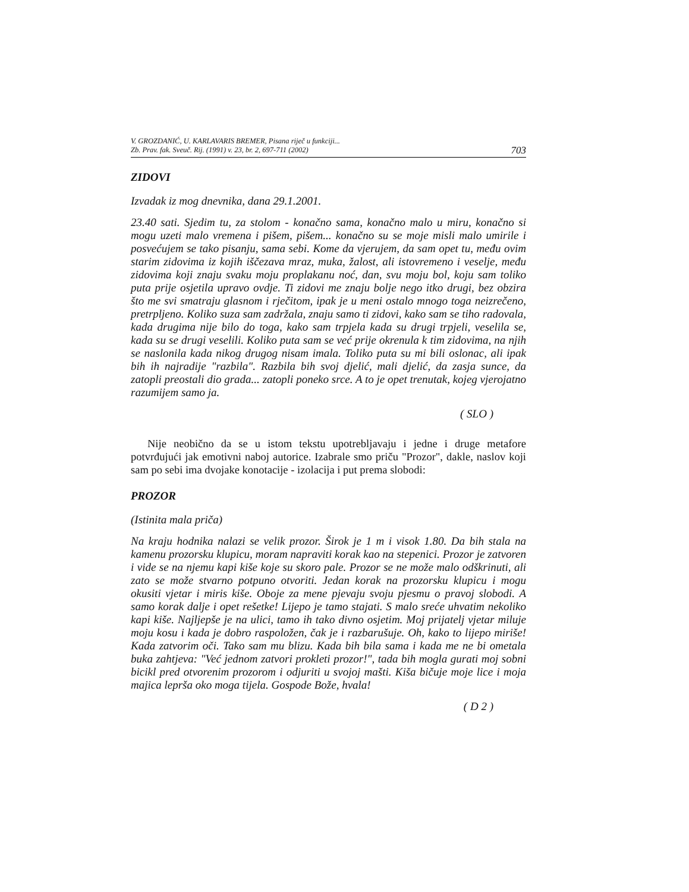V. GROZDANIĆ, U. KARLAVARIS BREMER, Pisana riječ u funkciji...
Zb. Prav. fak. Sveuč. Rij. (1991) v. 23, br. 2, 697-711 (2002)
703
ZIDOVI
Izvadak iz mog dnevnika, dana 29.1.2001.
23.40 sati. Sjedim tu, za stolom - konačno sama, konačno malo u miru, konačno si mogu uzeti malo vremena i pišem, pišem... konačno su se moje misli malo umirile i posvećujem se tako pisanju, sama sebi. Kome da vjerujem, da sam opet tu, među ovim starim zidovima iz kojih iščezava mraz, muka, žalost, ali istovremeno i veselje, među zidovima koji znaju svaku moju proplakanu noć, dan, svu moju bol, koju sam toliko puta prije osjetila upravo ovdje. Ti zidovi me znaju bolje nego itko drugi, bez obzira što me svi smatraju glasnom i rječitom, ipak je u meni ostalo mnogo toga neizrečeno, pretrpljeno. Koliko suza sam zadržala, znaju samo ti zidovi, kako sam se tiho radovala, kada drugima nije bilo do toga, kako sam trpjela kada su drugi trpjeli, veselila se, kada su se drugi veselili. Koliko puta sam se već prije okrenula k tim zidovima, na njih se naslonila kada nikog drugog nisam imala. Toliko puta su mi bili oslonac, ali ipak bih ih najradije "razbila". Razbila bih svoj djelić, mali djelić, da zasja sunce, da zatopli preostali dio grada... zatopli poneko srce. A to je opet trenutak, kojeg vjerojatno razumijem samo ja.
( SLO )
Nije neobično da se u istom tekstu upotrebljavaju i jedne i druge metafore potvrđujući jak emotivni naboj autorice. Izabrale smo priču "Prozor", dakle, naslov koji sam po sebi ima dvojake konotacije - izolacija i put prema slobodi:
PROZOR
(Istinita mala priča)
Na kraju hodnika nalazi se velik prozor. Širok je 1 m i visok 1.80. Da bih stala na kamenu prozorsku klupicu, moram napraviti korak kao na stepenici. Prozor je zatvoren i vide se na njemu kapi kiše koje su skoro pale. Prozor se ne može malo odškrinuti, ali zato se može stvarno potpuno otvoriti. Jedan korak na prozorsku klupicu i mogu okusiti vjetar i miris kiše. Oboje za mene pjevaju svoju pjesmu o pravoj slobodi. A samo korak dalje i opet rešetke! Lijepo je tamo stajati. S malo sreće uhvatim nekoliko kapi kiše. Najljepše je na ulici, tamo ih tako divno osjetim. Moj prijatelj vjetar miluje moju kosu i kada je dobro raspoložen, čak je i razbarušuje. Oh, kako to lijepo miriše! Kada zatvorim oči. Tako sam mu blizu. Kada bih bila sama i kada me ne bi ometala buka zahtjeva: "Već jednom zatvori prokleti prozor!", tada bih mogla gurati moj sobni bicikl pred otvorenim prozorom i odjuriti u svojoj mašti. Kiša bičuje moje lice i moja majica leprša oko moga tijela. Gospode Bože, hvala!
( D 2 )